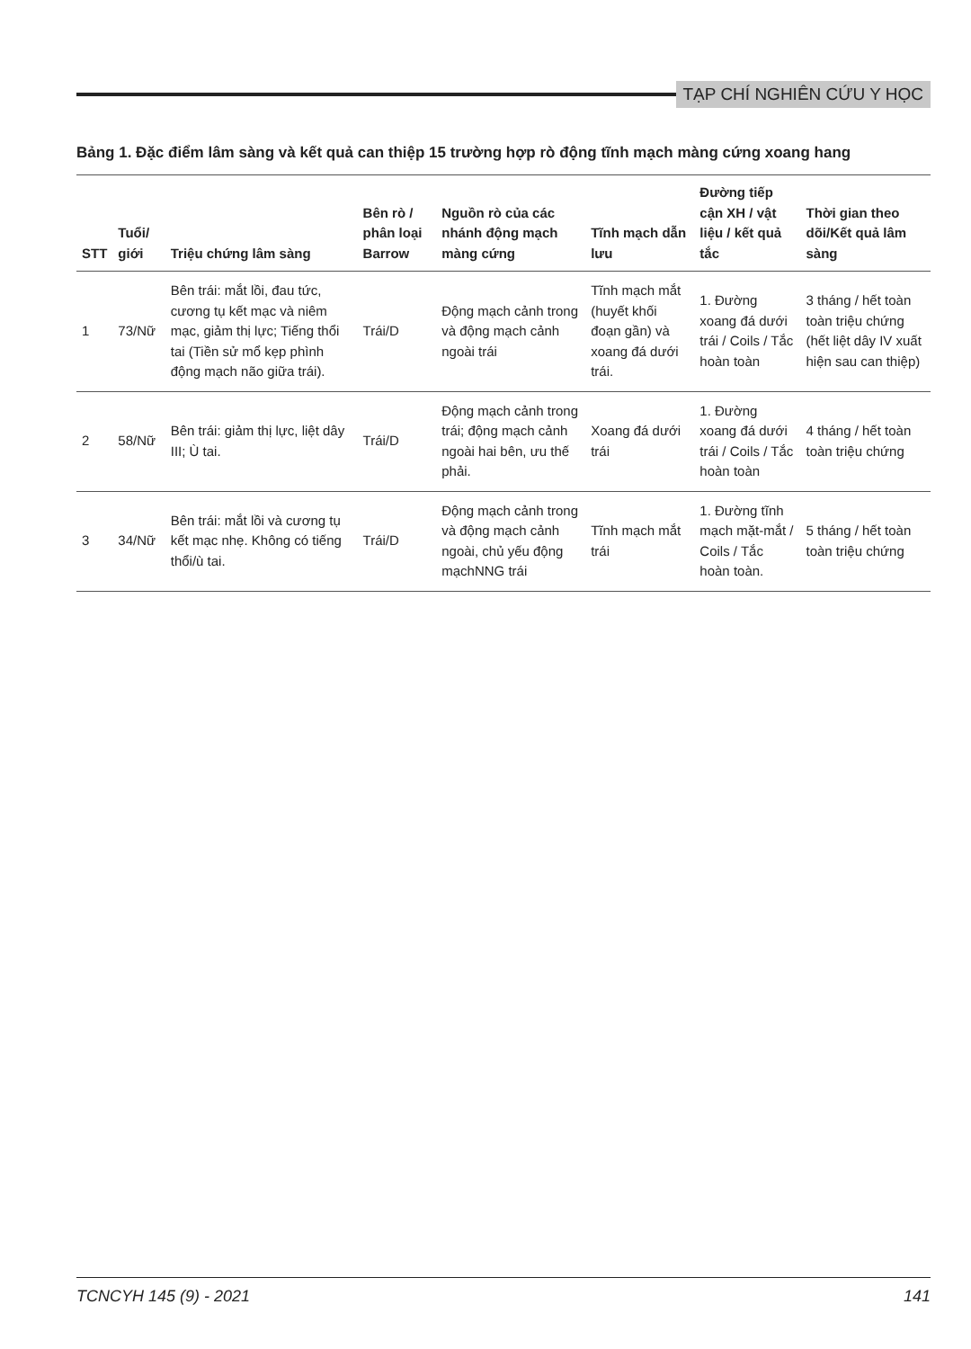TẠP CHÍ NGHIÊN CỨU Y HỌC
Bảng 1. Đặc điểm lâm sàng và kết quả can thiệp 15 trường hợp rò động tĩnh mạch màng cứng xoang hang
| STT | Tuổi/ giới | Triệu chứng lâm sàng | Bên rò / phân loại Barrow | Nguồn rò của các nhánh động mạch màng cứng | Tĩnh mạch dẫn lưu | Đường tiếp cận XH / vật liệu / kết quả tắc | Thời gian theo dõi/Kết quả lâm sàng |
| --- | --- | --- | --- | --- | --- | --- | --- |
| 1 | 73/Nữ | Bên trái: mắt lồi, đau tức, cương tụ kết mạc và niêm mạc, giảm thị lực; Tiếng thổi tai (Tiền sử mổ kẹp phình động mạch não giữa trái). | Trái/D | Động mạch cảnh trong và động mạch cảnh ngoài trái | Tĩnh mạch mắt (huyết khối đoạn gần) và xoang đá dưới trái. | 1. Đường xoang đá dưới trái / Coils / Tắc hoàn toàn | 3 tháng / hết toàn toàn triệu chứng (hết liệt dây IV xuất hiện sau can thiệp) |
| 2 | 58/Nữ | Bên trái: giảm thị lực, liệt dây III; Ù tai. | Trái/D | Động mạch cảnh trong trái; động mạch cảnh ngoài hai bên, ưu thế phải. | Xoang đá dưới trái | 1. Đường xoang đá dưới trái / Coils / Tắc hoàn toàn | 4 tháng / hết toàn toàn triệu chứng |
| 3 | 34/Nữ | Bên trái: mắt lồi và cương tụ kết mạc nhẹ. Không có tiếng thổi/ù tai. | Trái/D | Động mạch cảnh trong và động mạch cảnh ngoài, chủ yếu động mạchNNG trái | Tĩnh mạch mắt trái | 1. Đường tĩnh mạch mặt-mắt / Coils / Tắc hoàn toàn. | 5 tháng / hết toàn toàn triệu chứng |
TCNCYH 145 (9) - 2021 141